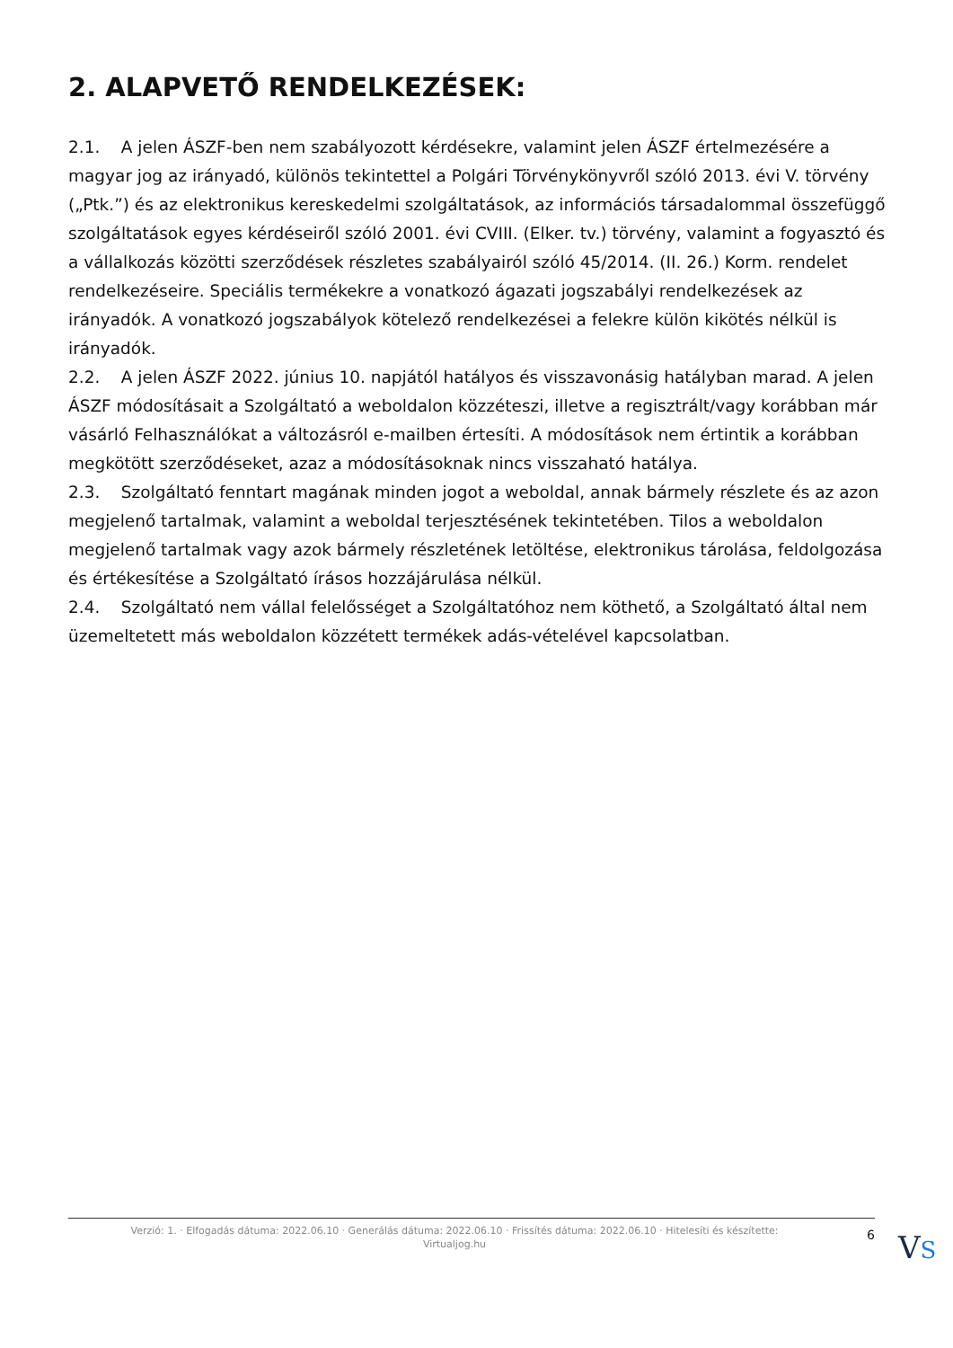2. ALAPVETŐ RENDELKEZÉSEK:
2.1. A jelen ÁSZF-ben nem szabályozott kérdésekre, valamint jelen ÁSZF értelmezésére a magyar jog az irányadó, különös tekintettel a Polgári Törvénykönyvről szóló 2013. évi V. törvény („Ptk.”) és az elektronikus kereskedelmi szolgáltatások, az információs társadalommal összefüggő szolgáltatások egyes kérdéseiről szóló 2001. évi CVIII. (Elker. tv.) törvény, valamint a fogyasztó és a vállalkozás közötti szerződések részletes szabályairól szóló 45/2014. (II. 26.) Korm. rendelet rendelkezéseire. Speciális termékekre a vonatkozó ágazati jogszabályi rendelkezések az irányadók. A vonatkozó jogszabályok kötelező rendelkezései a felekre külön kikötés nélkül is irányadók.
2.2. A jelen ÁSZF 2022. június 10. napjától hatályos és visszavonásig hatályban marad. A jelen ÁSZF módosításait a Szolgáltató a weboldalon közzéteszi, illetve a regisztrált/vagy korábban már vásárló Felhasználókat a változásról e-mailben értesíti. A módosítások nem értintik a korábban megkötött szerződéseket, azaz a módosításoknak nincs visszaható hatálya.
2.3. Szolgáltató fenntart magának minden jogot a weboldal, annak bármely részlete és az azon megjelenő tartalmak, valamint a weboldal terjesztésének tekintetében. Tilos a weboldalon megjelenő tartalmak vagy azok bármely részletének letöltése, elektronikus tárolása, feldolgozása és értékesítése a Szolgáltató írásos hozzájárulása nélkül.
2.4. Szolgáltató nem vállal felelősséget a Szolgáltatóhoz nem köthető, a Szolgáltató által nem üzemeltetett más weboldalon közzétett termékek adás-vételével kapcsolatban.
Verzió: 1. · Elfogadás dátuma: 2022.06.10 · Generálás dátuma: 2022.06.10 · Frissítés dátuma: 2022.06.10 · Hitelesíti és készítette: Virtualjog.hu
6
VS